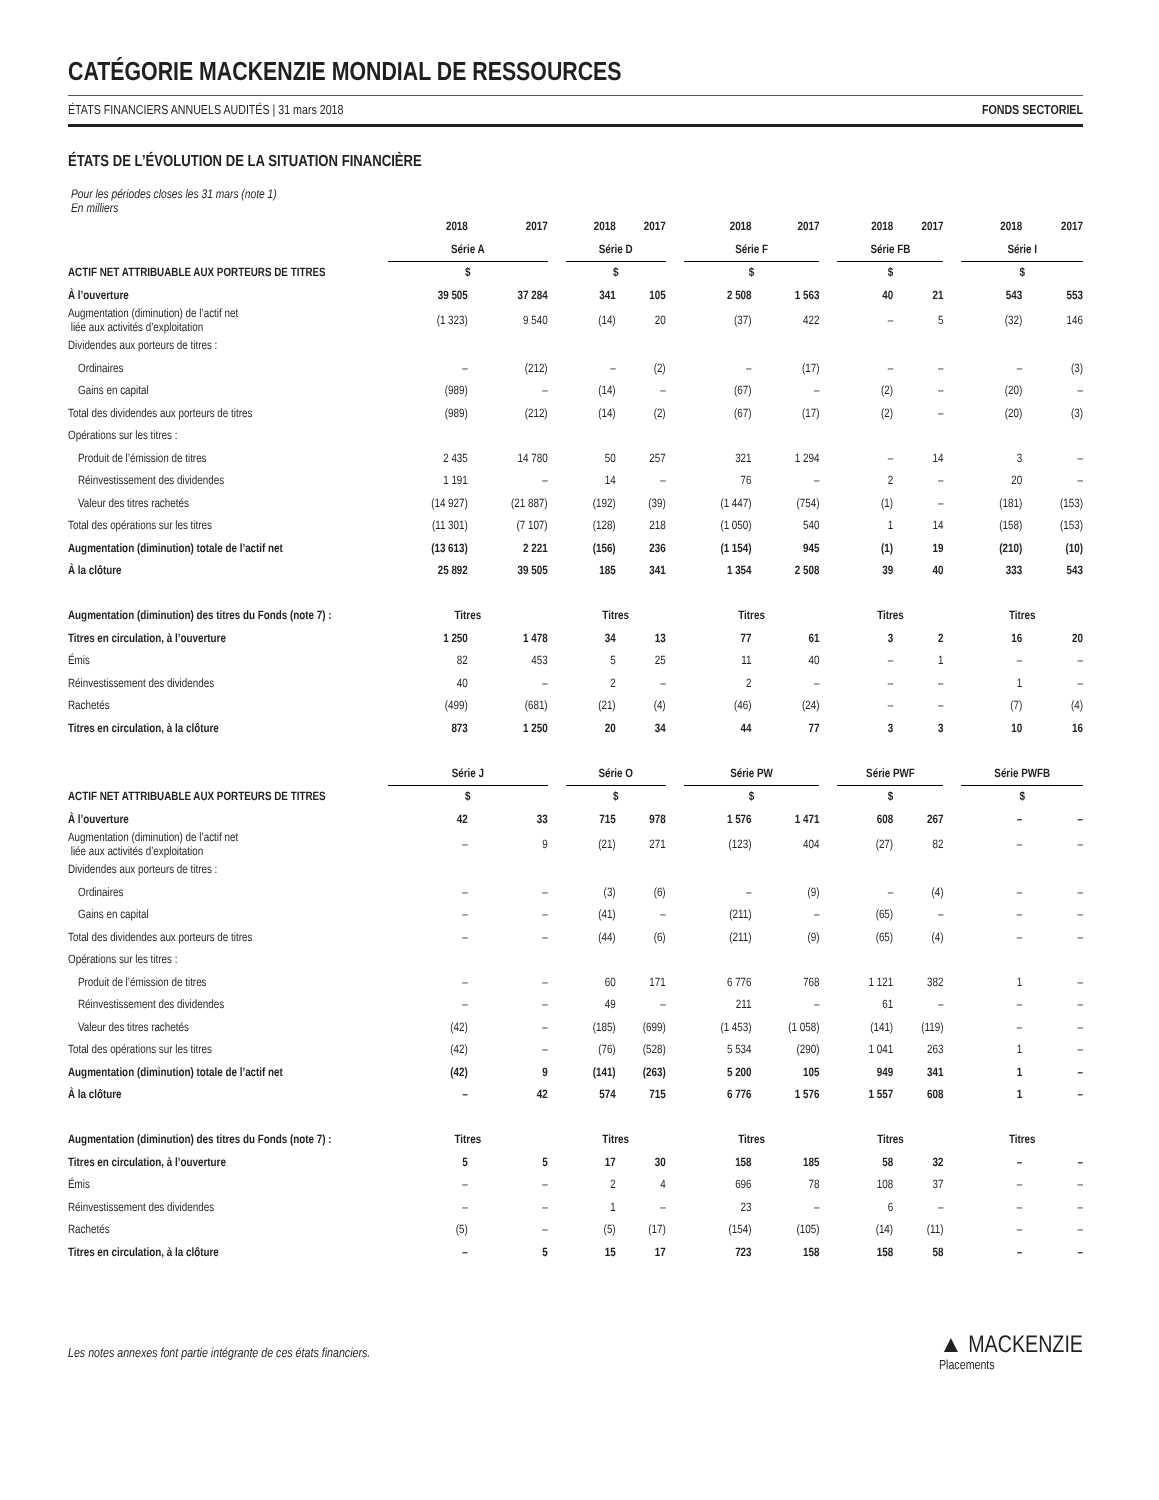CATÉGORIE MACKENZIE MONDIAL DE RESSOURCES
ÉTATS FINANCIERS ANNUELS AUDITÉS | 31 mars 2018 FONDS SECTORIEL
ÉTATS DE L’ÉVOLUTION DE LA SITUATION FINANCIÈRE
Pour les périodes closes les 31 mars (note 1)
En milliers
| | 2018 | 2017 | | 2018 | 2017 | | 2018 | 2017 | | 2018 | 2017 | | 2018 | 2017 |
| | Série A | | | Série D | | | Série F | | | Série FB | | | Série I | |
| ACTIF NET ATTRIBUABLE AUX PORTEURS DE TITRES | $ | | | $ | | | $ | | | $ | | | $ | |
| À l’ouverture | 39 505 | 37 284 | | 341 | 105 | | 2 508 | 1 563 | | 40 | 21 | | 543 | 553 |
| Augmentation (diminution) de l’actif net liée aux activités d’exploitation | (1 323) | 9 540 | | (14) | 20 | | (37) | 422 | | – | 5 | | (32) | 146 |
| Dividendes aux porteurs de titres : | | | | | | | | | | | | | | |
| Ordinaires | – | (212) | | – | (2) | | – | (17) | | – | – | | – | (3) |
| Gains en capital | (989) | – | | (14) | – | | (67) | – | | (2) | – | | (20) | – |
| Total des dividendes aux porteurs de titres | (989) | (212) | | (14) | (2) | | (67) | (17) | | (2) | – | | (20) | (3) |
| Opérations sur les titres : | | | | | | | | | | | | | | |
| Produit de l’émission de titres | 2 435 | 14 780 | | 50 | 257 | | 321 | 1 294 | | – | 14 | | 3 | – |
| Réinvestissement des dividendes | 1 191 | – | | 14 | – | | 76 | – | | 2 | – | | 20 | – |
| Valeur des titres rachetés | (14 927) | (21 887) | | (192) | (39) | | (1 447) | (754) | | (1) | – | | (181) | (153) |
| Total des opérations sur les titres | (11 301) | (7 107) | | (128) | 218 | | (1 050) | 540 | | 1 | 14 | | (158) | (153) |
| Augmentation (diminution) totale de l’actif net | (13 613) | 2 221 | | (156) | 236 | | (1 154) | 945 | | (1) | 19 | | (210) | (10) |
| À la clôture | 25 892 | 39 505 | | 185 | 341 | | 1 354 | 2 508 | | 39 | 40 | | 333 | 543 |
| Augmentation (diminution) des titres du Fonds (note 7) : | Titres | | | Titres | | | Titres | | | Titres | | | Titres | |
| Titres en circulation, à l’ouverture | 1 250 | 1 478 | | 34 | 13 | | 77 | 61 | | 3 | 2 | | 16 | 20 |
| Émis | 82 | 453 | | 5 | 25 | | 11 | 40 | | – | 1 | | – | – |
| Réinvestissement des dividendes | 40 | – | | 2 | – | | 2 | – | | – | – | | 1 | – |
| Rachetés | (499) | (681) | | (21) | (4) | | (46) | (24) | | – | – | | (7) | (4) |
| Titres en circulation, à la clôture | 873 | 1 250 | | 20 | 34 | | 44 | 77 | | 3 | 3 | | 10 | 16 |
| | Série J | | | Série O | | | Série PW | | | Série PWF | | | Série PWFB | |
| ACTIF NET ATTRIBUABLE AUX PORTEURS DE TITRES | $ | | | $ | | | $ | | | $ | | | $ | |
| À l’ouverture | 42 | 33 | | 715 | 978 | | 1 576 | 1 471 | | 608 | 267 | | – | – |
| Augmentation (diminution) de l’actif net liée aux activités d’exploitation | – | 9 | | (21) | 271 | | (123) | 404 | | (27) | 82 | | – | – |
| Dividendes aux porteurs de titres : | | | | | | | | | | | | | | |
| Ordinaires | – | – | | (3) | (6) | | – | (9) | | – | (4) | | – | – |
| Gains en capital | – | – | | (41) | – | | (211) | – | | (65) | – | | – | – |
| Total des dividendes aux porteurs de titres | – | – | | (44) | (6) | | (211) | (9) | | (65) | (4) | | – | – |
| Opérations sur les titres : | | | | | | | | | | | | | | |
| Produit de l’émission de titres | – | – | | 60 | 171 | | 6 776 | 768 | | 1 121 | 382 | | 1 | – |
| Réinvestissement des dividendes | – | – | | 49 | – | | 211 | – | | 61 | – | | – | – |
| Valeur des titres rachetés | (42) | – | | (185) | (699) | | (1 453) | (1 058) | | (141) | (119) | | – | – |
| Total des opérations sur les titres | (42) | – | | (76) | (528) | | 5 534 | (290) | | 1 041 | 263 | | 1 | – |
| Augmentation (diminution) totale de l’actif net | (42) | 9 | | (141) | (263) | | 5 200 | 105 | | 949 | 341 | | 1 | – |
| À la clôture | – | 42 | | 574 | 715 | | 6 776 | 1 576 | | 1 557 | 608 | | 1 | – |
| Augmentation (diminution) des titres du Fonds (note 7) : | Titres | | | Titres | | | Titres | | | Titres | | | Titres | |
| Titres en circulation, à l’ouverture | 5 | 5 | | 17 | 30 | | 158 | 185 | | 58 | 32 | | – | – |
| Émis | – | – | | 2 | 4 | | 696 | 78 | | 108 | 37 | | – | – |
| Réinvestissement des dividendes | – | – | | 1 | – | | 23 | – | | 6 | – | | – | – |
| Rachetés | (5) | – | | (5) | (17) | | (154) | (105) | | (14) | (11) | | – | – |
| Titres en circulation, à la clôture | – | 5 | | 15 | 17 | | 723 | 158 | | 158 | 58 | | – | – |
Les notes annexes font partie intégrante de ces états financiers.
▲ MACKENZIE
Placements